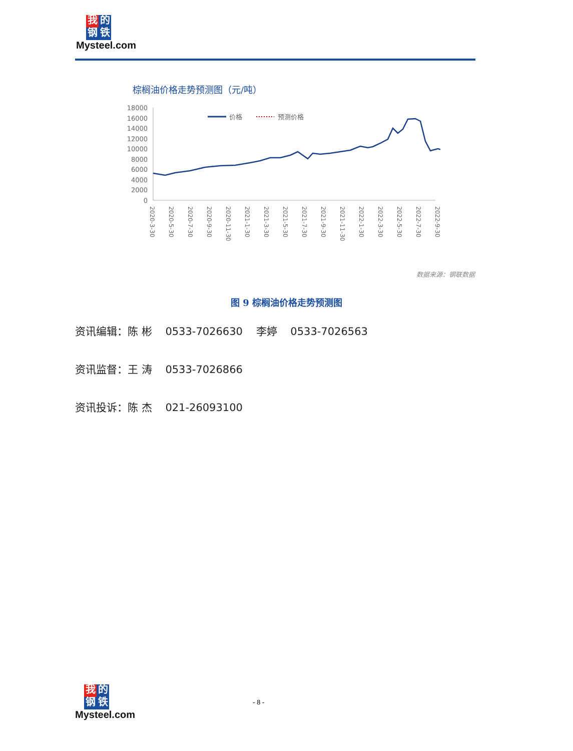我的
钢铁
Mysteel.com
棕榈油价格走势预测图（元/吨）
18000
16000
14000
12000
10000
8000
6000
4000
2000
0
价格
预测价格
2020-3-30
2020-5-30
2020-7-30
2020-9-30
2020-11-30
2021-1-30
2021-3-30
2021-5-30
2021-7-30
2021-9-30
2021-11-30
2022-1-30
2022-3-30
2022-5-30
2022-7-30
2022-9-30
数据来源：钢联数据
图 9 棕榈油价格走势预测图
资讯编辑：陈 彬 0533-7026630 李婷 0533-7026563
资讯监督：王 涛 0533-7026866
资讯投诉：陈 杰 021-26093100
我的
钢铁
Mysteel.com
- 8 -